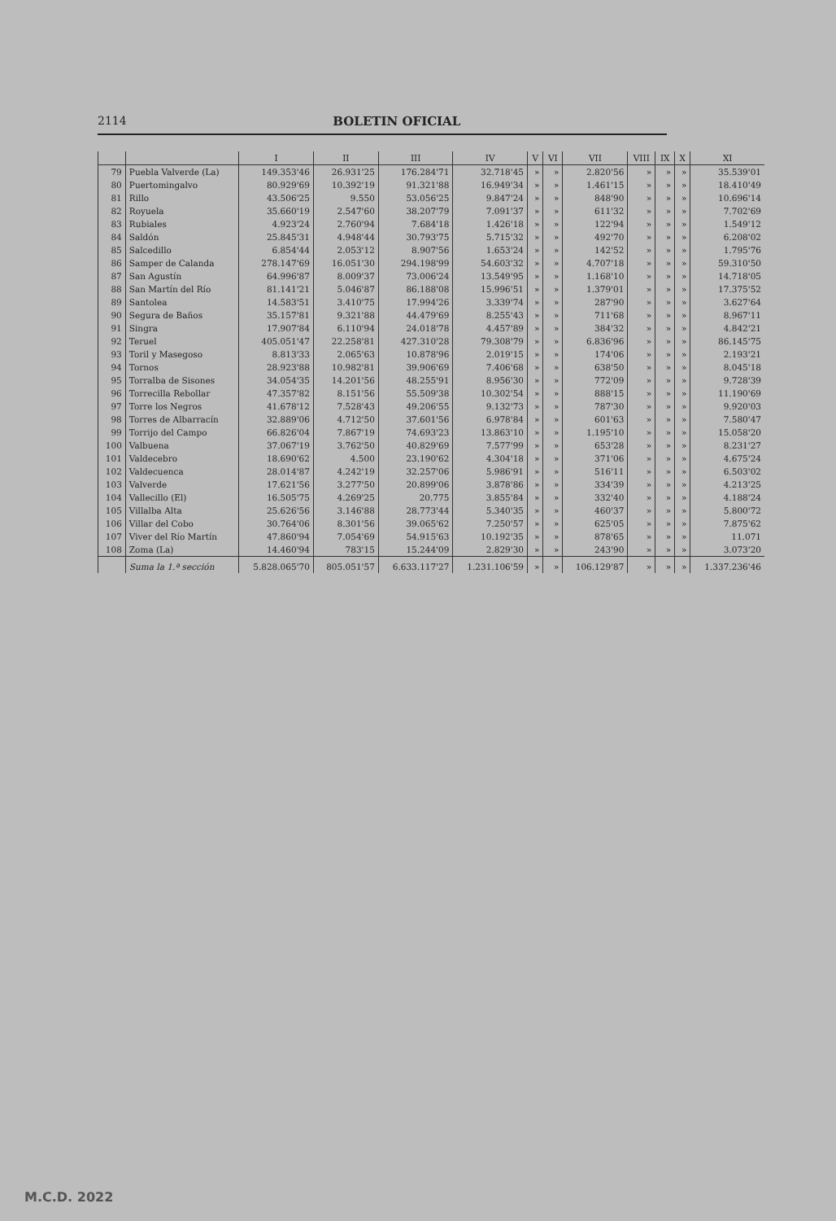2114 BOLETIN OFICIAL
| | | I | II | III | IV | V | VI | VII | VIII | IX | X | XI |
| --- | --- | --- | --- | --- | --- | --- | --- | --- | --- | --- | --- | --- |
| 79 | Puebla Valverde (La) | 149.353'46 | 26.931'25 | 176.284'71 | 32.718'45 | » | » | 2.820'56 | » | » | » | 35.539'01 |
| 80 | Puertomingalvo | 80.929'69 | 10.392'19 | 91.321'88 | 16.949'34 | » | » | 1.461'15 | » | » | » | 18.410'49 |
| 81 | Rillo | 43.506'25 | 9.550 | 53.056'25 | 9.847'24 | » | » | 848'90 | » | » | » | 10.696'14 |
| 82 | Royuela | 35.660'19 | 2.547'60 | 38.207'79 | 7.091'37 | » | » | 611'32 | » | » | » | 7.702'69 |
| 83 | Rubiales | 4.923'24 | 2.760'94 | 7.684'18 | 1.426'18 | » | » | 122'94 | » | » | » | 1.549'12 |
| 84 | Saldón | 25.845'31 | 4.948'44 | 30.793'75 | 5.715'32 | » | » | 492'70 | » | » | » | 6.208'02 |
| 85 | Salcedillo | 6.854'44 | 2.053'12 | 8.907'56 | 1.653'24 | » | » | 142'52 | » | » | » | 1.795'76 |
| 86 | Samper de Calanda | 278.147'69 | 16.051'30 | 294.198'99 | 54.603'32 | » | » | 4.707'18 | » | » | » | 59.310'50 |
| 87 | San Agustín | 64.996'87 | 8.009'37 | 73.006'24 | 13.549'95 | » | » | 1.168'10 | » | » | » | 14.718'05 |
| 88 | San Martín del Río | 81.141'21 | 5.046'87 | 86.188'08 | 15.996'51 | » | » | 1.379'01 | » | » | » | 17.375'52 |
| 89 | Santolea | 14.583'51 | 3.410'75 | 17.994'26 | 3.339'74 | » | » | 287'90 | » | » | » | 3.627'64 |
| 90 | Segura de Baños | 35.157'81 | 9.321'88 | 44.479'69 | 8.255'43 | » | » | 711'68 | » | » | » | 8.967'11 |
| 91 | Singra | 17.907'84 | 6.110'94 | 24.018'78 | 4.457'89 | » | » | 384'32 | » | » | » | 4.842'21 |
| 92 | Teruel | 405.051'47 | 22.258'81 | 427.310'28 | 79.308'79 | » | » | 6.836'96 | » | » | » | 86.145'75 |
| 93 | Toril y Masegoso | 8.813'33 | 2.065'63 | 10.878'96 | 2.019'15 | » | » | 174'06 | » | » | » | 2.193'21 |
| 94 | Tornos | 28.923'88 | 10.982'81 | 39.906'69 | 7.406'68 | » | » | 638'50 | » | » | » | 8.045'18 |
| 95 | Torralba de Sisones | 34.054'35 | 14.201'56 | 48.255'91 | 8.956'30 | » | » | 772'09 | » | » | » | 9.728'39 |
| 96 | Torrecilla Rebollar | 47.357'82 | 8.151'56 | 55.509'38 | 10.302'54 | » | » | 888'15 | » | » | » | 11.190'69 |
| 97 | Torre los Negros | 41.678'12 | 7.528'43 | 49.206'55 | 9.132'73 | » | » | 787'30 | » | » | » | 9.920'03 |
| 98 | Torres de Albarracín | 32.889'06 | 4.712'50 | 37.601'56 | 6.978'84 | » | » | 601'63 | » | » | » | 7.580'47 |
| 99 | Torrijo del Campo | 66.826'04 | 7.867'19 | 74.693'23 | 13.863'10 | » | » | 1.195'10 | » | » | » | 15.058'20 |
| 100 | Valbuena | 37.067'19 | 3.762'50 | 40.829'69 | 7.577'99 | » | » | 653'28 | » | » | » | 8.231'27 |
| 101 | Valdecebro | 18.690'62 | 4.500 | 23.190'62 | 4.304'18 | » | » | 371'06 | » | » | » | 4.675'24 |
| 102 | Valdecuenca | 28.014'87 | 4.242'19 | 32.257'06 | 5.986'91 | » | » | 516'11 | » | » | » | 6.503'02 |
| 103 | Valverde | 17.621'56 | 3.277'50 | 20.899'06 | 3.878'86 | » | » | 334'39 | » | » | » | 4.213'25 |
| 104 | Vallecillo (El) | 16.505'75 | 4.269'25 | 20.775 | 3.855'84 | » | » | 332'40 | » | » | » | 4.188'24 |
| 105 | Villalba Alta | 25.626'56 | 3.146'88 | 28.773'44 | 5.340'35 | » | » | 460'37 | » | » | » | 5.800'72 |
| 106 | Villar del Cobo | 30.764'06 | 8.301'56 | 39.065'62 | 7.250'57 | » | » | 625'05 | » | » | » | 7.875'62 |
| 107 | Viver del Río Martín | 47.860'94 | 7.054'69 | 54.915'63 | 10.192'35 | » | » | 878'65 | » | » | » | 11.071 |
| 108 | Zoma (La) | 14.460'94 | 783'15 | 15.244'09 | 2.829'30 | » | » | 243'90 | » | » | » | 3.073'20 |
| | Suma la 1.ª sección | 5.828.065'70 | 805.051'57 | 6.633.117'27 | 1.231.106'59 | » | » | 106.129'87 | » | » | » | 1.337.236'46 |
M.C.D. 2022